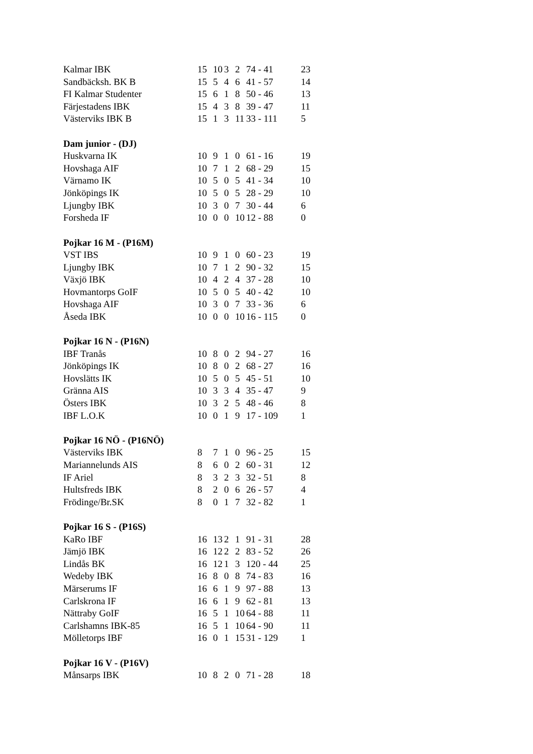| Kalmar IBK | 15 | 10 | 3 | 2 | 74 - 41 | 23 |
| Sandbäcksh. BK B | 15 | 5 | 4 | 6 | 41 - 57 | 14 |
| FI Kalmar Studenter | 15 | 6 | 1 | 8 | 50 - 46 | 13 |
| Färjestadens IBK | 15 | 4 | 3 | 8 | 39 - 47 | 11 |
| Västerviks IBK B | 15 | 1 | 3 | 11 | 33 - 111 | 5 |
| Dam junior - (DJ) | | | | | | |
| Huskvarna IK | 10 | 9 | 1 | 0 | 61 - 16 | 19 |
| Hovshaga AIF | 10 | 7 | 1 | 2 | 68 - 29 | 15 |
| Värnamo IK | 10 | 5 | 0 | 5 | 41 - 34 | 10 |
| Jönköpings IK | 10 | 5 | 0 | 5 | 28 - 29 | 10 |
| Ljungby IBK | 10 | 3 | 0 | 7 | 30 - 44 | 6 |
| Forsheda IF | 10 | 0 | 0 | 10 | 12 - 88 | 0 |
| Pojkar 16 M - (P16M) | | | | | | |
| VST IBS | 10 | 9 | 1 | 0 | 60 - 23 | 19 |
| Ljungby IBK | 10 | 7 | 1 | 2 | 90 - 32 | 15 |
| Växjö IBK | 10 | 4 | 2 | 4 | 37 - 28 | 10 |
| Hovmantorps GoIF | 10 | 5 | 0 | 5 | 40 - 42 | 10 |
| Hovshaga AIF | 10 | 3 | 0 | 7 | 33 - 36 | 6 |
| Åseda IBK | 10 | 0 | 0 | 10 | 16 - 115 | 0 |
| Pojkar 16 N - (P16N) | | | | | | |
| IBF Tranås | 10 | 8 | 0 | 2 | 94 - 27 | 16 |
| Jönköpings IK | 10 | 8 | 0 | 2 | 68 - 27 | 16 |
| Hovslätts IK | 10 | 5 | 0 | 5 | 45 - 51 | 10 |
| Gränna AIS | 10 | 3 | 3 | 4 | 35 - 47 | 9 |
| Östers IBK | 10 | 3 | 2 | 5 | 48 - 46 | 8 |
| IBF L.O.K | 10 | 0 | 1 | 9 | 17 - 109 | 1 |
| Pojkar 16 NÖ - (P16NÖ) | | | | | | |
| Västerviks IBK | 8 | 7 | 1 | 0 | 96 - 25 | 15 |
| Mariannelunds AIS | 8 | 6 | 0 | 2 | 60 - 31 | 12 |
| IF Ariel | 8 | 3 | 2 | 3 | 32 - 51 | 8 |
| Hultsfreds IBK | 8 | 2 | 0 | 6 | 26 - 57 | 4 |
| Frödinge/Br.SK | 8 | 0 | 1 | 7 | 32 - 82 | 1 |
| Pojkar 16 S - (P16S) | | | | | | |
| KaRo IBF | 16 | 13 | 2 | 1 | 91 - 31 | 28 |
| Jämjö IBK | 16 | 12 | 2 | 2 | 83 - 52 | 26 |
| Lindås BK | 16 | 12 | 1 | 3 | 120 - 44 | 25 |
| Wedeby IBK | 16 | 8 | 0 | 8 | 74 - 83 | 16 |
| Märserums IF | 16 | 6 | 1 | 9 | 97 - 88 | 13 |
| Carlskrona IF | 16 | 6 | 1 | 9 | 62 - 81 | 13 |
| Nättraby GoIF | 16 | 5 | 1 | 10 | 64 - 88 | 11 |
| Carlshamns IBK-85 | 16 | 5 | 1 | 10 | 64 - 90 | 11 |
| Mölletorps IBF | 16 | 0 | 1 | 15 | 31 - 129 | 1 |
| Pojkar 16 V - (P16V) | | | | | | |
| Månsarps IBK | 10 | 8 | 2 | 0 | 71 - 28 | 18 |